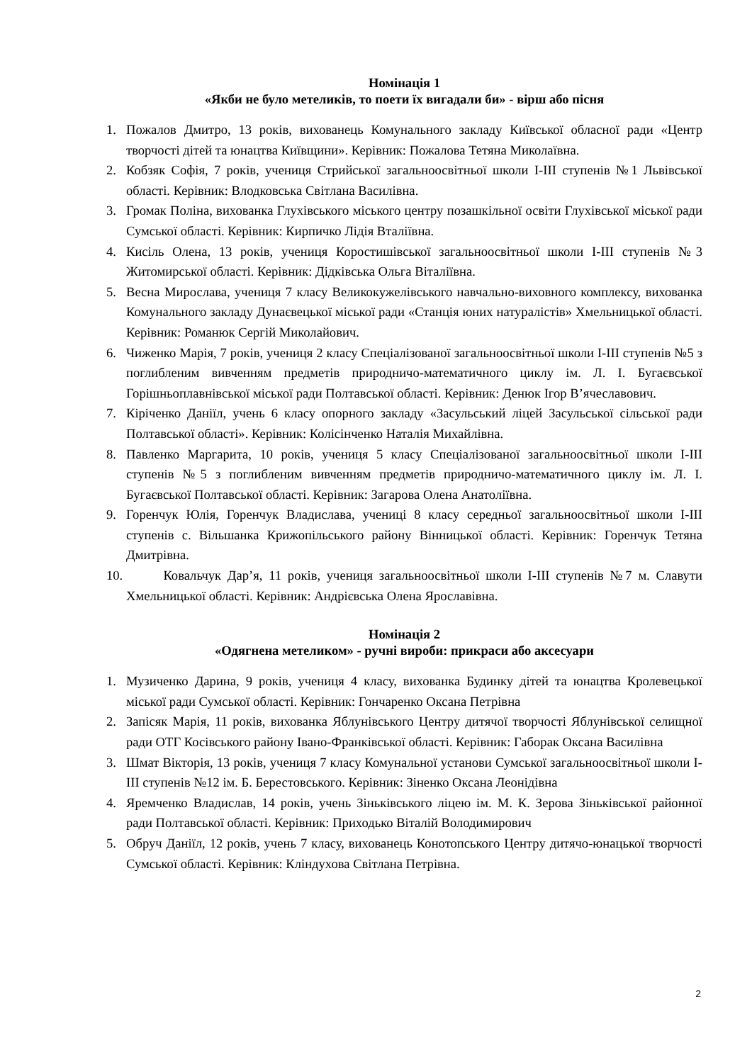Номінація 1
«Якби не було метеликів, то поети їх вигадали би» - вірш або пісня
1. Пожалов Дмитро, 13 років, вихованець Комунального закладу Київської обласної ради «Центр творчості дітей та юнацтва Київщини». Керівник: Пожалова Тетяна Миколаївна.
2. Кобзяк Софія, 7 років, учениця Стрийської загальноосвітньої школи І-ІІІ ступенів №1 Львівської області. Керівник: Влодковська Світлана Василівна.
3. Громак Поліна, вихованка Глухівського міського центру позашкільної освіти Глухівської міської ради Сумської області. Керівник: Кирпичко Лідія Вталіївна.
4. Кисіль Олена, 13 років, учениця Коростишівської загальноосвітньої школи І-ІІІ ступенів №3 Житомирської області. Керівник: Дідківська Ольга Віталіївна.
5. Весна Мирослава, учениця 7 класу Великокужелівського навчально-виховного комплексу, вихованка Комунального закладу Дунаєвецької міської ради «Станція юних натуралістів» Хмельницької області. Керівник: Романюк Сергій Миколайович.
6. Чиженко Марія, 7 років, учениця 2 класу Спеціалізованої загальноосвітньої школи І-ІІІ ступенів №5 з поглибленим вивченням предметів природничо-математичного циклу ім. Л. І. Бугаєвської Горішньоплавнівської міської ради Полтавської області. Керівник: Денюк Ігор В’ячеславович.
7. Кіріченко Даніїл, учень 6 класу опорного закладу «Засульський ліцей Засульської сільської ради Полтавської області». Керівник: Колісінченко Наталія Михайлівна.
8. Павленко Маргарита, 10 років, учениця 5 класу Спеціалізованої загальноосвітньої школи І-ІІІ ступенів №5 з поглибленим вивченням предметів природничо-математичного циклу ім. Л. І. Бугаєвської Полтавської області. Керівник: Загарова Олена Анатоліївна.
9. Горенчук Юлія, Горенчук Владислава, учениці 8 класу середньої загальноосвітньої школи І-ІІІ ступенів с. Вільшанка Крижопільського району Вінницької області. Керівник: Горенчук Тетяна Дмитрівна.
10. Ковальчук Дар’я, 11 років, учениця загальноосвітньої школи І-ІІІ ступенів №7 м. Славути Хмельницької області. Керівник: Андрієвська Олена Ярославівна.
Номінація 2
«Одягнена метеликом» - ручні вироби: прикраси або аксесуари
1. Музиченко Дарина, 9 років, учениця 4 класу, вихованка Будинку дітей та юнацтва Кролевецької міської ради Сумської області. Керівник: Гончаренко Оксана Петрівна
2. Запісяк Марія, 11 років, вихованка Яблунівського Центру дитячої творчості Яблунівської селищної ради ОТГ Косівського району Івано-Франківської області. Керівник: Габорак Оксана Василівна
3. Шмат Вікторія, 13 років, учениця 7 класу Комунальної установи Сумської загальноосвітньої школи І-ІІІ ступенів №12 ім. Б. Берестовського. Керівник: Зіненко Оксана Леонідівна
4. Яремченко Владислав, 14 років, учень Зіньківського ліцею ім. М. К. Зерова Зіньківської районної ради Полтавської області. Керівник: Приходько Віталій Володимирович
5. Обруч Даніїл, 12 років, учень 7 класу, вихованець Конотопського Центру дитячо-юнацької творчості Сумської області. Керівник: Кліндухова Світлана Петрівна.
2